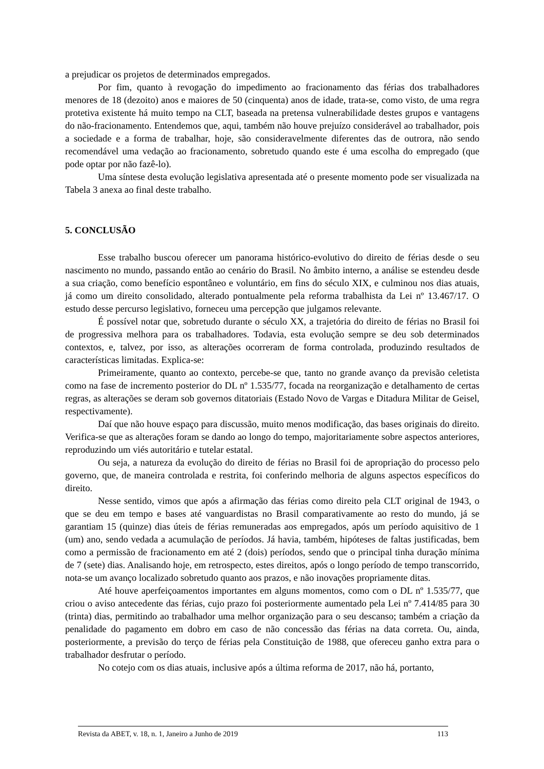a prejudicar os projetos de determinados empregados.
Por fim, quanto à revogação do impedimento ao fracionamento das férias dos trabalhadores menores de 18 (dezoito) anos e maiores de 50 (cinquenta) anos de idade, trata-se, como visto, de uma regra protetiva existente há muito tempo na CLT, baseada na pretensa vulnerabilidade destes grupos e vantagens do não-fracionamento. Entendemos que, aqui, também não houve prejuízo considerável ao trabalhador, pois a sociedade e a forma de trabalhar, hoje, são consideravelmente diferentes das de outrora, não sendo recomendável uma vedação ao fracionamento, sobretudo quando este é uma escolha do empregado (que pode optar por não fazê-lo).
Uma síntese desta evolução legislativa apresentada até o presente momento pode ser visualizada na Tabela 3 anexa ao final deste trabalho.
5. CONCLUSÃO
Esse trabalho buscou oferecer um panorama histórico-evolutivo do direito de férias desde o seu nascimento no mundo, passando então ao cenário do Brasil. No âmbito interno, a análise se estendeu desde a sua criação, como benefício espontâneo e voluntário, em fins do século XIX, e culminou nos dias atuais, já como um direito consolidado, alterado pontualmente pela reforma trabalhista da Lei nº 13.467/17. O estudo desse percurso legislativo, forneceu uma percepção que julgamos relevante.
É possível notar que, sobretudo durante o século XX, a trajetória do direito de férias no Brasil foi de progressiva melhora para os trabalhadores. Todavia, esta evolução sempre se deu sob determinados contextos, e, talvez, por isso, as alterações ocorreram de forma controlada, produzindo resultados de características limitadas. Explica-se:
Primeiramente, quanto ao contexto, percebe-se que, tanto no grande avanço da previsão celetista como na fase de incremento posterior do DL nº 1.535/77, focada na reorganização e detalhamento de certas regras, as alterações se deram sob governos ditatoriais (Estado Novo de Vargas e Ditadura Militar de Geisel, respectivamente).
Daí que não houve espaço para discussão, muito menos modificação, das bases originais do direito. Verifica-se que as alterações foram se dando ao longo do tempo, majoritariamente sobre aspectos anteriores, reproduzindo um viés autoritário e tutelar estatal.
Ou seja, a natureza da evolução do direito de férias no Brasil foi de apropriação do processo pelo governo, que, de maneira controlada e restrita, foi conferindo melhoria de alguns aspectos específicos do direito.
Nesse sentido, vimos que após a afirmação das férias como direito pela CLT original de 1943, o que se deu em tempo e bases até vanguardistas no Brasil comparativamente ao resto do mundo, já se garantiam 15 (quinze) dias úteis de férias remuneradas aos empregados, após um período aquisitivo de 1 (um) ano, sendo vedada a acumulação de períodos. Já havia, também, hipóteses de faltas justificadas, bem como a permissão de fracionamento em até 2 (dois) períodos, sendo que o principal tinha duração mínima de 7 (sete) dias. Analisando hoje, em retrospecto, estes direitos, após o longo período de tempo transcorrido, nota-se um avanço localizado sobretudo quanto aos prazos, e não inovações propriamente ditas.
Até houve aperfeiçoamentos importantes em alguns momentos, como com o DL nº 1.535/77, que criou o aviso antecedente das férias, cujo prazo foi posteriormente aumentado pela Lei nº 7.414/85 para 30 (trinta) dias, permitindo ao trabalhador uma melhor organização para o seu descanso; também a criação da penalidade do pagamento em dobro em caso de não concessão das férias na data correta. Ou, ainda, posteriormente, a previsão do terço de férias pela Constituição de 1988, que ofereceu ganho extra para o trabalhador desfrutar o período.
No cotejo com os dias atuais, inclusive após a última reforma de 2017, não há, portanto,
Revista da ABET, v. 18, n. 1, Janeiro a Junho de 2019 113